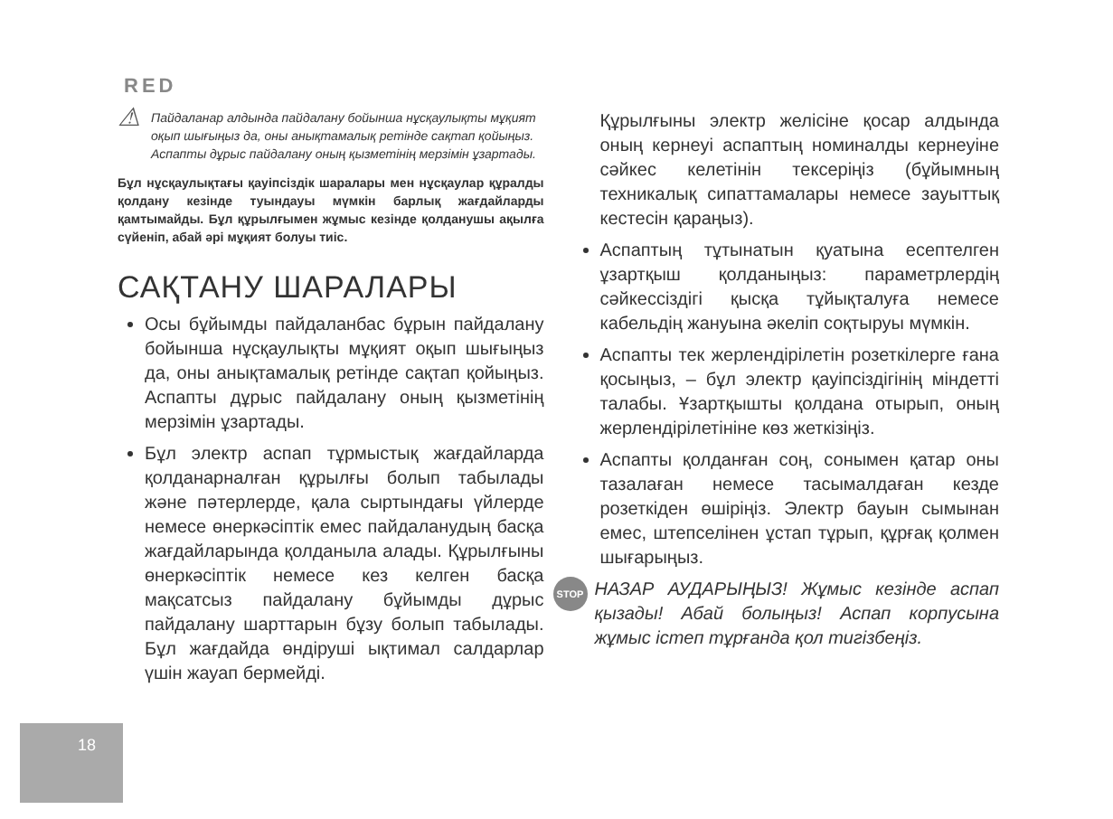RED
⚠
Пайдаланар алдында пайдалану бойынша нұсқаулықты мұқият оқып шығыңыз да, оны анықтамалық ретінде сақтап қойыңыз. Аспапты дұрыс пайдалану оның қызметінің мерзімін ұзартады.
Бұл нұсқаулықтағы қауіпсіздік шаралары мен нұсқаулар құралды қолдану кезінде туындауы мүмкін барлық жағдайларды қамтымайды. Бұл құрылғымен жұмыс кезінде қолданушы ақылға сүйеніп, абай әрі мұқият болуы тиіс.
САҚТАНУ ШАРАЛАРЫ
Осы бұйымды пайдаланбас бұрын пайдалану бойынша нұсқаулықты мұқият оқып шығыңыз да, оны анықтамалық ретінде сақтап қойыңыз. Аспапты дұрыс пайдалану оның қызметінің мерзімін ұзартады.
Бұл электр аспап тұрмыстық жағдайларда қолданарналған құрылғы болып табылады және пәтерлерде, қала сыртындағы үйлерде немесе өнеркәсіптік емес пайдаланудың басқа жағдайларында қолданыла алады. Құрылғыны өнеркәсіптік немесе кез келген басқа мақсатсыз пайдалану бұйымды дұрыс пайдалану шарттарын бұзу болып табылады. Бұл жағдайда өндіруші ықтимал салдарлар үшін жауап бермейді.
Құрылғыны электр желісіне қосар алдында оның кернеуі аспаптың номиналды кернеуіне сәйкес келетінін тексеріңіз (бұйымның техникалық сипаттамалары немесе зауыттық кестесін қараңыз).
Аспаптың тұтынатын қуатына есептелген ұзартқыш қолданыңыз: параметрлердің сәйкессіздігі қысқа тұйықталуға немесе кабельдің жануына әкеліп соқтыруы мүмкін.
Аспапты тек жерлендірілетін розеткілерге ғана қосыңыз, – бұл электр қауіпсіздігінің міндетті талабы. Ұзартқышты қолдана отырып, оның жерлендірілетініне көз жеткізіңіз.
Аспапты қолданған соң, сонымен қатар оны тазалаған немесе тасымалдаған кезде розеткіден өшіріңіз. Электр бауын сымынан емес, штепселінен ұстап тұрып, құрғақ қолмен шығарыңыз.
STOP
НАЗАР АУДАРЫҢЫЗ! Жұмыс кезінде аспап қызады! Абай болыңыз! Аспап корпусына жұмыс істеп тұрғанда қол тигізбеңіз.
18